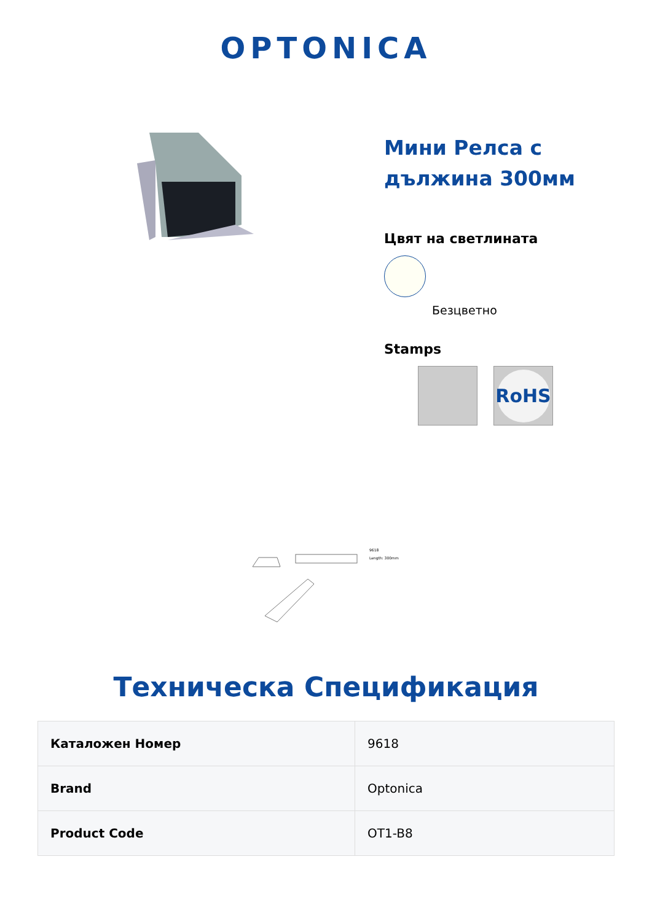OPTONICA
Мини Релса с дължина 300мм
Цвят на светлината
Безцветно
Stamps
RoHS
9618
Length: 300mm
Техническа Спецификация
| Каталожен Номер | 9618 |
| Brand | Optonica |
| Product Code | OT1-B8 |